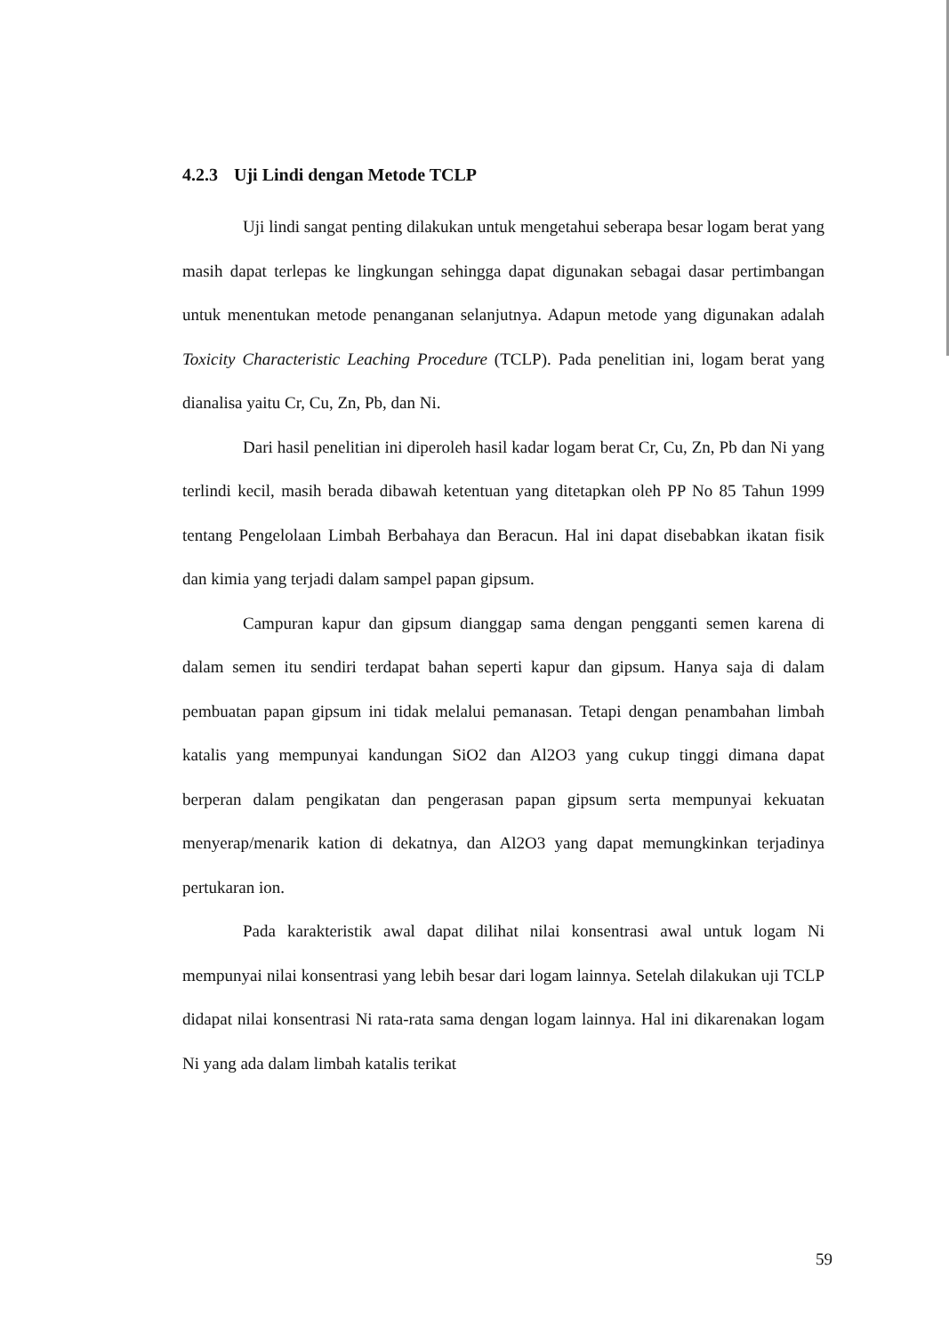4.2.3 Uji Lindi dengan Metode TCLP
Uji lindi sangat penting dilakukan untuk mengetahui seberapa besar logam berat yang masih dapat terlepas ke lingkungan sehingga dapat digunakan sebagai dasar pertimbangan untuk menentukan metode penanganan selanjutnya. Adapun metode yang digunakan adalah Toxicity Characteristic Leaching Procedure (TCLP). Pada penelitian ini, logam berat yang dianalisa yaitu Cr, Cu, Zn, Pb, dan Ni.
Dari hasil penelitian ini diperoleh hasil kadar logam berat Cr, Cu, Zn, Pb dan Ni yang terlindi kecil, masih berada dibawah ketentuan yang ditetapkan oleh PP No 85 Tahun 1999 tentang Pengelolaan Limbah Berbahaya dan Beracun. Hal ini dapat disebabkan ikatan fisik dan kimia yang terjadi dalam sampel papan gipsum.
Campuran kapur dan gipsum dianggap sama dengan pengganti semen karena di dalam semen itu sendiri terdapat bahan seperti kapur dan gipsum. Hanya saja di dalam pembuatan papan gipsum ini tidak melalui pemanasan. Tetapi dengan penambahan limbah katalis yang mempunyai kandungan SiO2 dan Al2O3 yang cukup tinggi dimana dapat berperan dalam pengikatan dan pengerasan papan gipsum serta mempunyai kekuatan menyerap/menarik kation di dekatnya, dan Al2O3 yang dapat memungkinkan terjadinya pertukaran ion.
Pada karakteristik awal dapat dilihat nilai konsentrasi awal untuk logam Ni mempunyai nilai konsentrasi yang lebih besar dari logam lainnya. Setelah dilakukan uji TCLP didapat nilai konsentrasi Ni rata-rata sama dengan logam lainnya. Hal ini dikarenakan logam Ni yang ada dalam limbah katalis terikat
59